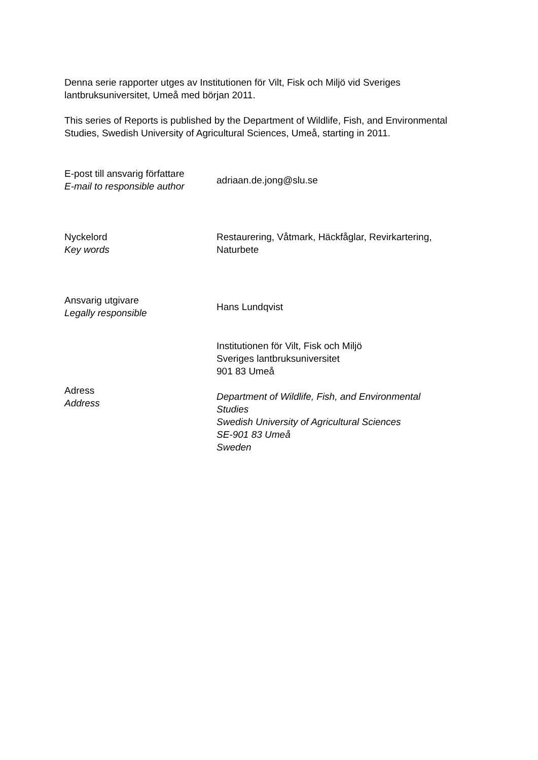Denna serie rapporter utges av Institutionen för Vilt, Fisk och Miljö vid Sveriges lantbruksuniversitet, Umeå med början 2011.
This series of Reports is published by the Department of Wildlife, Fish, and Environmental Studies, Swedish University of Agricultural Sciences, Umeå, starting in 2011.
| E-post till ansvarig författare E-mail to responsible author | adriaan.de.jong@slu.se |
| Nyckelord Key words | Restaurering, Våtmark, Häckfåglar, Revirkartering, Naturbete |
| Ansvarig utgivare Legally responsible | Hans Lundqvist |
| Adress Address | Institutionen för Vilt, Fisk och Miljö Sveriges lantbruksuniversitet 901 83 Umeå Department of Wildlife, Fish, and Environmental Studies Swedish University of Agricultural Sciences SE-901 83 Umeå Sweden |